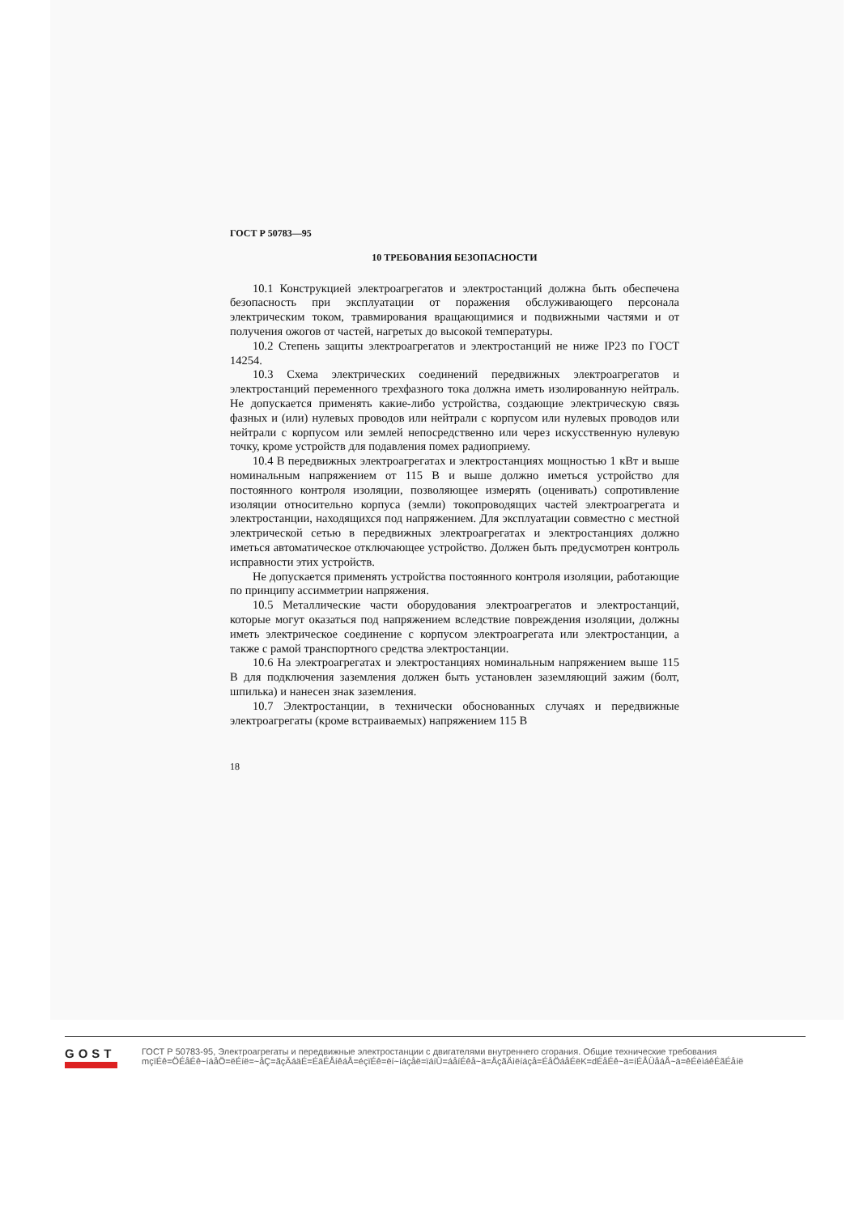ГОСТ Р 50783—95
10 ТРЕБОВАНИЯ БЕЗОПАСНОСТИ
10.1 Конструкцией электроагрегатов и электростанций должна быть обеспечена безопасность при эксплуатации от поражения обслуживающего персонала электрическим током, травмирования вращающимися и подвижными частями и от получения ожогов от частей, нагретых до высокой температуры.
10.2 Степень защиты электроагрегатов и электростанций не ниже IP23 по ГОСТ 14254.
10.3 Схема электрических соединений передвижных электроагрегатов и электростанций переменного трехфазного тока должна иметь изолированную нейтраль. Не допускается применять какие-либо устройства, создающие электрическую связь фазных и (или) нулевых проводов или нейтрали с корпусом или нулевых проводов или нейтрали с корпусом или землей непосредственно или через искусственную нулевую точку, кроме устройств для подавления помех радиоприему.
10.4 В передвижных электроагрегатах и электростанциях мощностью 1 кВт и выше номинальным напряжением от 115 В и выше должно иметься устройство для постоянного контроля изоляции, позволяющее измерять (оценивать) сопротивление изоляции относительно корпуса (земли) токопроводящих частей электроагрегата и электростанции, находящихся под напряжением. Для эксплуатации совместно с местной электрической сетью в передвижных электроагрегатах и электростанциях должно иметься автоматическое отключающее устройство. Должен быть предусмотрен контроль исправности этих устройств.
Не допускается применять устройства постоянного контроля изоляции, работающие по принципу ассимметрии напряжения.
10.5 Металлические части оборудования электроагрегатов и электростанций, которые могут оказаться под напряжением вследствие повреждения изоляции, должны иметь электрическое соединение с корпусом электроагрегата или электростанции, а также с рамой транспортного средства электростанции.
10.6 На электроагрегатах и электростанциях номинальным напряжением выше 115 В для подключения заземления должен быть установлен заземляющий зажим (болт, шпилька) и нанесен знак заземления.
10.7 Электростанции, в технически обоснованных случаях и передвижные электроагрегаты (кроме встраиваемых) напряжением 115 В
18
GOST
ГОСТ Р 50783-95, Электроагрегаты и передвижные электростанции с двигателями внутреннего сгорания. Общие технические требования
mçïÉê=ÖÉåÉê~íáåÖ=ëÉíë=~åÇ=ãçÄáäÉ=ÉäÉÅíêáÅ=éçïÉê=ëí~íáçåë=ïáíÜ=áåíÉêå~ä=ÅçãÄìëíáçå=ÉåÖáåÉëK=dÉåÉê~ä=íÉÅÜåáÅ~ä=êÉèìáêÉãÉåíë